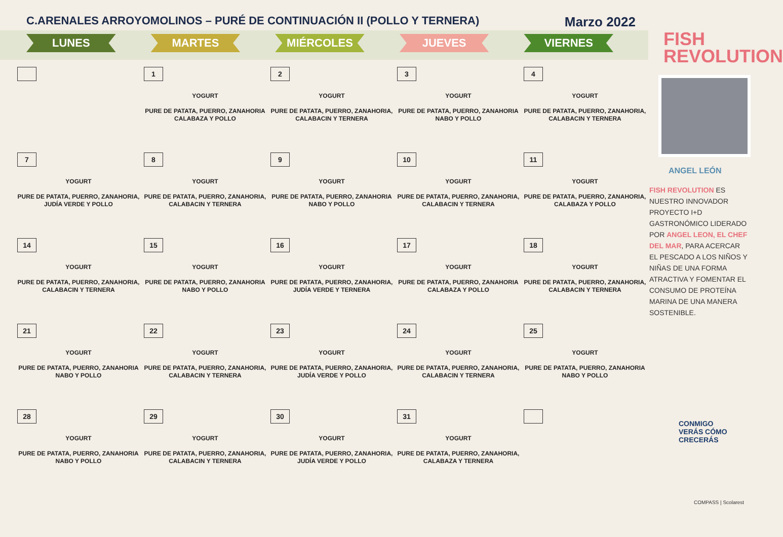C.ARENALES ARROYOMOLINOS – PURÉ DE CONTINUACIÓN II (POLLO Y TERNERA)
Marzo 2022
LUNES MARTES MIÉRCOLES JUEVES VIERNES
| | 1 YOGURT PURE DE PATATA, PUERRO, ZANAHORIA CALABAZA Y POLLO | 2 YOGURT PURE DE PATATA, PUERRO, ZANAHORIA, CALABACIN Y TERNERA | 3 YOGURT PURE DE PATATA, PUERRO, ZANAHORIA NABO Y POLLO | 4 YOGURT PURE DE PATATA, PUERRO, ZANAHORIA, CALABACIN Y TERNERA |
| 7 YOGURT PURE DE PATATA, PUERRO, ZANAHORIA, JUDÍA VERDE Y POLLO | 8 YOGURT PURE DE PATATA, PUERRO, ZANAHORIA, CALABACIN Y TERNERA | 9 YOGURT PURE DE PATATA, PUERRO, ZANAHORIA NABO Y POLLO | 10 YOGURT PURE DE PATATA, PUERRO, ZANAHORIA, CALABACIN Y TERNERA | 11 YOGURT PURE DE PATATA, PUERRO, ZANAHORIA, CALABAZA Y POLLO |
| 14 YOGURT PURE DE PATATA, PUERRO, ZANAHORIA, CALABACIN Y TERNERA | 15 YOGURT PURE DE PATATA, PUERRO, ZANAHORIA NABO Y POLLO | 16 YOGURT PURE DE PATATA, PUERRO, ZANAHORIA, JUDÍA VERDE Y TERNERA | 17 YOGURT PURE DE PATATA, PUERRO, ZANAHORIA CALABAZA Y POLLO | 18 YOGURT PURE DE PATATA, PUERRO, ZANAHORIA, CALABACIN Y TERNERA |
| 21 YOGURT PURE DE PATATA, PUERRO, ZANAHORIA NABO Y POLLO | 22 YOGURT PURE DE PATATA, PUERRO, ZANAHORIA, CALABACIN Y TERNERA | 23 YOGURT PURE DE PATATA, PUERRO, ZANAHORIA, JUDÍA VERDE Y POLLO | 24 YOGURT PURE DE PATATA, PUERRO, ZANAHORIA, CALABACIN Y TERNERA | 25 YOGURT PURE DE PATATA, PUERRO, ZANAHORIA NABO Y POLLO |
| 28 YOGURT PURE DE PATATA, PUERRO, ZANAHORIA NABO Y POLLO | 29 YOGURT PURE DE PATATA, PUERRO, ZANAHORIA, CALABACIN Y TERNERA | 30 YOGURT PURE DE PATATA, PUERRO, ZANAHORIA, JUDÍA VERDE Y POLLO | 31 YOGURT PURE DE PATATA, PUERRO, ZANAHORIA, CALABAZA Y TERNERA | |
FISH
REVOLUTION
ANGEL LEÓN
FISH REVOLUTION ES NUESTRO INNOVADOR PROYECTO I+D GASTRONÓMICO LIDERADO POR ANGEL LEON, EL CHEF DEL MAR, PARA ACERCAR EL PESCADO A LOS NIÑOS Y NIÑAS DE UNA FORMA ATRACTIVA Y FOMENTAR EL CONSUMO DE PROTEÍNA MARINA DE UNA MANERA SOSTENIBLE.
CONMIGO
VERÁS CÓMO
CRECERÁS
COMPASS | Scolarest